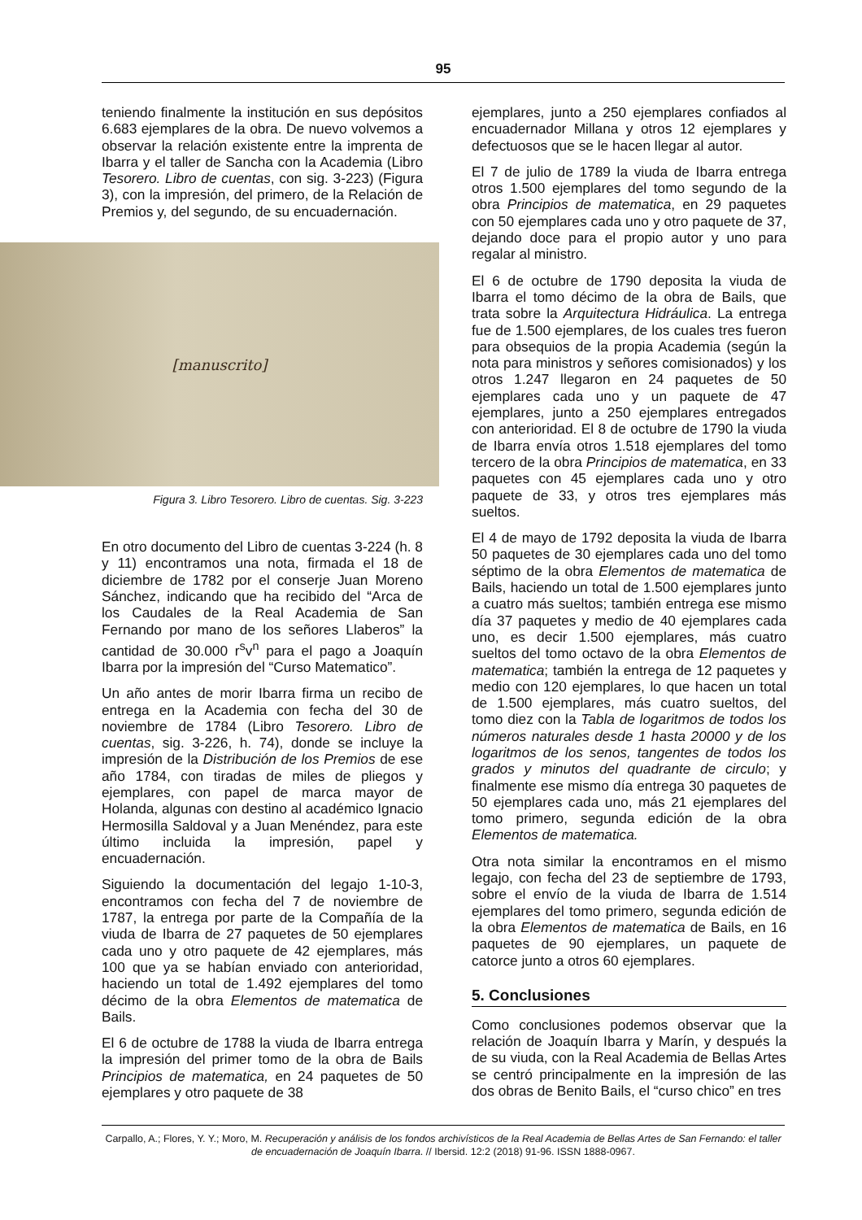95
teniendo finalmente la institución en sus depósitos 6.683 ejemplares de la obra. De nuevo volvemos a observar la relación existente entre la imprenta de Ibarra y el taller de Sancha con la Academia (Libro Tesorero. Libro de cuentas, con sig. 3-223) (Figura 3), con la impresión, del primero, de la Relación de Premios y, del segundo, de su encuadernación.
[manuscrito]
Figura 3. Libro Tesorero. Libro de cuentas. Sig. 3-223
En otro documento del Libro de cuentas 3-224 (h. 8 y 11) encontramos una nota, firmada el 18 de diciembre de 1782 por el conserje Juan Moreno Sánchez, indicando que ha recibido del “Arca de los Caudales de la Real Academia de San Fernando por mano de los señores Llaberos” la cantidad de 30.000 r<sup>s</sup>v<sup>n</sup> para el pago a Joaquín Ibarra por la impresión del “Curso Matematico”.
Un año antes de morir Ibarra firma un recibo de entrega en la Academia con fecha del 30 de noviembre de 1784 (Libro Tesorero. Libro de cuentas, sig. 3-226, h. 74), donde se incluye la impresión de la Distribución de los Premios de ese año 1784, con tiradas de miles de pliegos y ejemplares, con papel de marca mayor de Holanda, algunas con destino al académico Ignacio Hermosilla Saldoval y a Juan Menéndez, para este último incluida la impresión, papel y encuadernación.
Siguiendo la documentación del legajo 1-10-3, encontramos con fecha del 7 de noviembre de 1787, la entrega por parte de la Compañía de la viuda de Ibarra de 27 paquetes de 50 ejemplares cada uno y otro paquete de 42 ejemplares, más 100 que ya se habían enviado con anterioridad, haciendo un total de 1.492 ejemplares del tomo décimo de la obra Elementos de matematica de Bails.
El 6 de octubre de 1788 la viuda de Ibarra entrega la impresión del primer tomo de la obra de Bails Principios de matematica, en 24 paquetes de 50 ejemplares y otro paquete de 38
ejemplares, junto a 250 ejemplares confiados al encuadernador Millana y otros 12 ejemplares y defectuosos que se le hacen llegar al autor.
El 7 de julio de 1789 la viuda de Ibarra entrega otros 1.500 ejemplares del tomo segundo de la obra Principios de matematica, en 29 paquetes con 50 ejemplares cada uno y otro paquete de 37, dejando doce para el propio autor y uno para regalar al ministro.
El 6 de octubre de 1790 deposita la viuda de Ibarra el tomo décimo de la obra de Bails, que trata sobre la Arquitectura Hidráulica. La entrega fue de 1.500 ejemplares, de los cuales tres fueron para obsequios de la propia Academia (según la nota para ministros y señores comisionados) y los otros 1.247 llegaron en 24 paquetes de 50 ejemplares cada uno y un paquete de 47 ejemplares, junto a 250 ejemplares entregados con anterioridad. El 8 de octubre de 1790 la viuda de Ibarra envía otros 1.518 ejemplares del tomo tercero de la obra Principios de matematica, en 33 paquetes con 45 ejemplares cada uno y otro paquete de 33, y otros tres ejemplares más sueltos.
El 4 de mayo de 1792 deposita la viuda de Ibarra 50 paquetes de 30 ejemplares cada uno del tomo séptimo de la obra Elementos de matematica de Bails, haciendo un total de 1.500 ejemplares junto a cuatro más sueltos; también entrega ese mismo día 37 paquetes y medio de 40 ejemplares cada uno, es decir 1.500 ejemplares, más cuatro sueltos del tomo octavo de la obra Elementos de matematica; también la entrega de 12 paquetes y medio con 120 ejemplares, lo que hacen un total de 1.500 ejemplares, más cuatro sueltos, del tomo diez con la Tabla de logaritmos de todos los números naturales desde 1 hasta 20000 y de los logaritmos de los senos, tangentes de todos los grados y minutos del quadrante de circulo; y finalmente ese mismo día entrega 30 paquetes de 50 ejemplares cada uno, más 21 ejemplares del tomo primero, segunda edición de la obra Elementos de matematica.
Otra nota similar la encontramos en el mismo legajo, con fecha del 23 de septiembre de 1793, sobre el envío de la viuda de Ibarra de 1.514 ejemplares del tomo primero, segunda edición de la obra Elementos de matematica de Bails, en 16 paquetes de 90 ejemplares, un paquete de catorce junto a otros 60 ejemplares.
5. Conclusiones
Como conclusiones podemos observar que la relación de Joaquín Ibarra y Marín, y después la de su viuda, con la Real Academia de Bellas Artes se centró principalmente en la impresión de las dos obras de Benito Bails, el “curso chico” en tres
Carpallo, A.; Flores, Y. Y.; Moro, M. Recuperación y análisis de los fondos archivísticos de la Real Academia de Bellas Artes de San Fernando: el taller de encuadernación de Joaquín Ibarra. // Ibersid. 12:2 (2018) 91-96. ISSN 1888-0967.